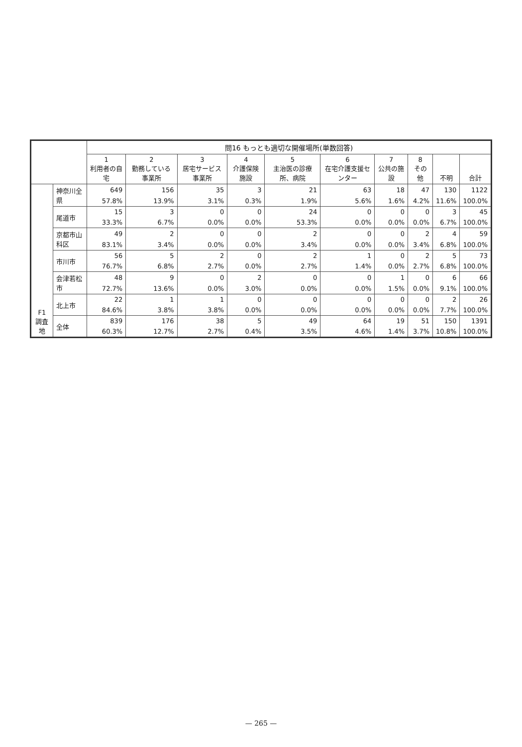| | | 問16 もっとも適切な開催場所(単数回答) | | | | | | | | | |
| --- | --- | --- | --- | --- | --- | --- | --- | --- | --- | --- | --- |
| | | 1 利用者の自宅 | 2 勤務している事業所 | 3 居宅サービス事業所 | 4 介護保険施設 | 5 主治医の診療所、病院 | 6 在宅介護支援センター | 7 公共の施設 | 8 その他 | 不明 | 合計 |
| F1 調査地 | 神奈川全県 | 649 | 156 | 35 | 3 | 21 | 63 | 18 | 47 | 130 | 1122 |
| | | 57.8% | 13.9% | 3.1% | 0.3% | 1.9% | 5.6% | 1.6% | 4.2% | 11.6% | 100.0% |
| | 尾道市 | 15 | 3 | 0 | 0 | 24 | 0 | 0 | 0 | 3 | 45 |
| | | 33.3% | 6.7% | 0.0% | 0.0% | 53.3% | 0.0% | 0.0% | 0.0% | 6.7% | 100.0% |
| | 京都市山科区 | 49 | 2 | 0 | 0 | 2 | 0 | 0 | 2 | 4 | 59 |
| | | 83.1% | 3.4% | 0.0% | 0.0% | 3.4% | 0.0% | 0.0% | 3.4% | 6.8% | 100.0% |
| | 市川市 | 56 | 5 | 2 | 0 | 2 | 1 | 0 | 2 | 5 | 73 |
| | | 76.7% | 6.8% | 2.7% | 0.0% | 2.7% | 1.4% | 0.0% | 2.7% | 6.8% | 100.0% |
| | 会津若松市 | 48 | 9 | 0 | 2 | 0 | 0 | 1 | 0 | 6 | 66 |
| | | 72.7% | 13.6% | 0.0% | 3.0% | 0.0% | 0.0% | 1.5% | 0.0% | 9.1% | 100.0% |
| | 北上市 | 22 | 1 | 1 | 0 | 0 | 0 | 0 | 0 | 2 | 26 |
| | | 84.6% | 3.8% | 3.8% | 0.0% | 0.0% | 0.0% | 0.0% | 0.0% | 7.7% | 100.0% |
| | 全体 | 839 | 176 | 38 | 5 | 49 | 64 | 19 | 51 | 150 | 1391 |
| | | 60.3% | 12.7% | 2.7% | 0.4% | 3.5% | 4.6% | 1.4% | 3.7% | 10.8% | 100.0% |
— 265 —